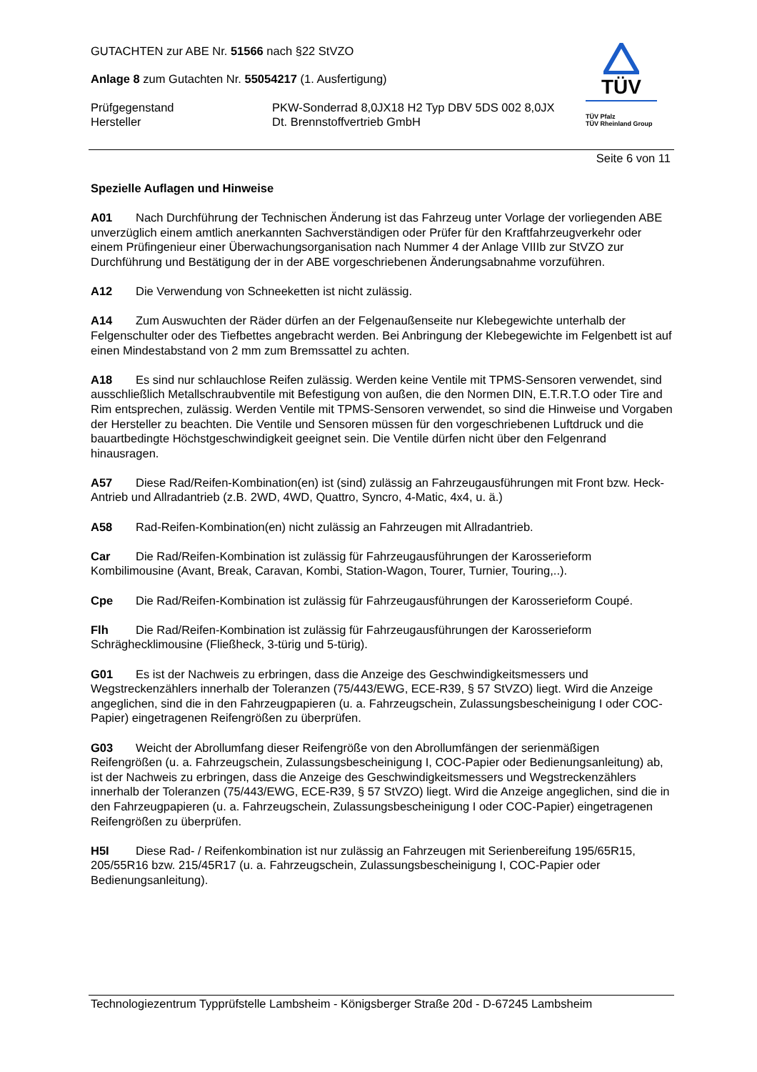GUTACHTEN zur ABE Nr. 51566 nach §22 StVZO
Anlage 8 zum Gutachten Nr. 55054217 (1. Ausfertigung)
Prüfgegenstand PKW-Sonderrad 8,0JX18 H2 Typ DBV 5DS 002 8,0JX
Hersteller Dt. Brennstoffvertrieb GmbH
TÜV
TÜV Pfalz
TÜV Rheinland Group
Seite 6 von 11
Spezielle Auflagen und Hinweise
A01 Nach Durchführung der Technischen Änderung ist das Fahrzeug unter Vorlage der vorliegenden ABE unverzüglich einem amtlich anerkannten Sachverständigen oder Prüfer für den Kraftfahrzeugverkehr oder einem Prüfingenieur einer Überwachungsorganisation nach Nummer 4 der Anlage VIIIb zur StVZO zur Durchführung und Bestätigung der in der ABE vorgeschriebenen Änderungsabnahme vorzuführen.
A12 Die Verwendung von Schneeketten ist nicht zulässig.
A14 Zum Auswuchten der Räder dürfen an der Felgenaußenseite nur Klebegewichte unterhalb der Felgenschulter oder des Tiefbettes angebracht werden. Bei Anbringung der Klebegewichte im Felgenbett ist auf einen Mindestabstand von 2 mm zum Bremssattel zu achten.
A18 Es sind nur schlauchlose Reifen zulässig. Werden keine Ventile mit TPMS-Sensoren verwendet, sind ausschließlich Metallschraubventile mit Befestigung von außen, die den Normen DIN, E.T.R.T.O oder Tire and Rim entsprechen, zulässig. Werden Ventile mit TPMS-Sensoren verwendet, so sind die Hinweise und Vorgaben der Hersteller zu beachten. Die Ventile und Sensoren müssen für den vorgeschriebenen Luftdruck und die bauartbedingte Höchstgeschwindigkeit geeignet sein. Die Ventile dürfen nicht über den Felgenrand hinausragen.
A57 Diese Rad/Reifen-Kombination(en) ist (sind) zulässig an Fahrzeugausführungen mit Front bzw. Heck-Antrieb und Allradantrieb (z.B. 2WD, 4WD, Quattro, Syncro, 4-Matic, 4x4, u. ä.)
A58 Rad-Reifen-Kombination(en) nicht zulässig an Fahrzeugen mit Allradantrieb.
Car Die Rad/Reifen-Kombination ist zulässig für Fahrzeugausführungen der Karosserieform Kombilimousine (Avant, Break, Caravan, Kombi, Station-Wagon, Tourer, Turnier, Touring,..).
Cpe Die Rad/Reifen-Kombination ist zulässig für Fahrzeugausführungen der Karosserieform Coupé.
Flh Die Rad/Reifen-Kombination ist zulässig für Fahrzeugausführungen der Karosserieform Schräghecklimousine (Fließheck, 3-türig und 5-türig).
G01 Es ist der Nachweis zu erbringen, dass die Anzeige des Geschwindigkeitsmessers und Wegstreckenzählers innerhalb der Toleranzen (75/443/EWG, ECE-R39, § 57 StVZO) liegt. Wird die Anzeige angeglichen, sind die in den Fahrzeugpapieren (u. a. Fahrzeugschein, Zulassungsbescheinigung I oder COC-Papier) eingetragenen Reifengrößen zu überprüfen.
G03 Weicht der Abrollumfang dieser Reifengröße von den Abrollumfängen der serienmäßigen Reifengrößen (u. a. Fahrzeugschein, Zulassungsbescheinigung I, COC-Papier oder Bedienungsanleitung) ab, ist der Nachweis zu erbringen, dass die Anzeige des Geschwindigkeitsmessers und Wegstreckenzählers innerhalb der Toleranzen (75/443/EWG, ECE-R39, § 57 StVZO) liegt. Wird die Anzeige angeglichen, sind die in den Fahrzeugpapieren (u. a. Fahrzeugschein, Zulassungsbescheinigung I oder COC-Papier) eingetragenen Reifengrößen zu überprüfen.
H5I Diese Rad- / Reifenkombination ist nur zulässig an Fahrzeugen mit Serienbereifung 195/65R15, 205/55R16 bzw. 215/45R17 (u. a. Fahrzeugschein, Zulassungsbescheinigung I, COC-Papier oder Bedienungsanleitung).
Technologiezentrum Typprüfstelle Lambsheim - Königsberger Straße 20d - D-67245 Lambsheim